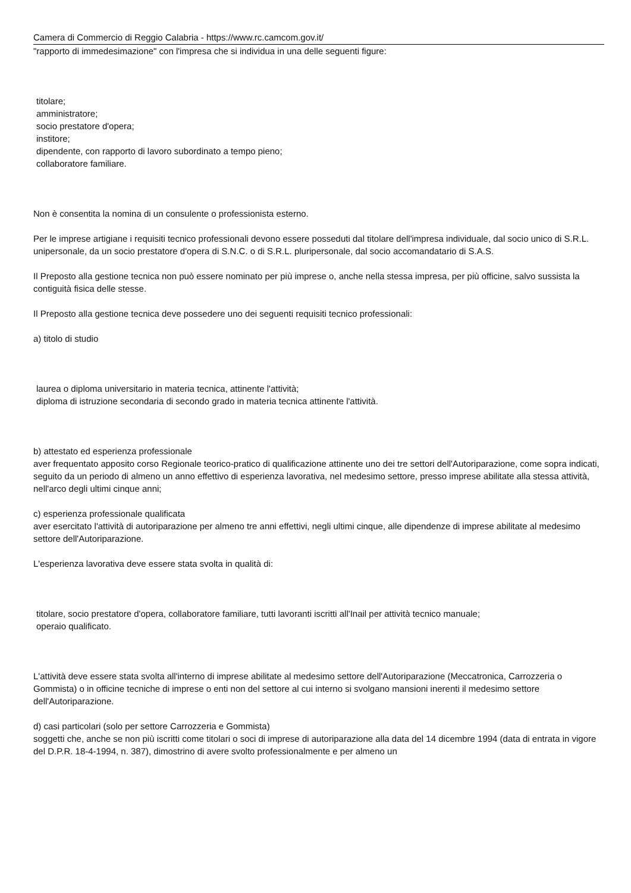Camera di Commercio di Reggio Calabria - https://www.rc.camcom.gov.it/
"rapporto di immedesimazione" con l'impresa che si individua in una delle seguenti figure:
titolare;
amministratore;
socio prestatore d'opera;
institore;
dipendente, con rapporto di lavoro subordinato a tempo pieno;
collaboratore familiare.
Non è consentita la nomina di un consulente o professionista esterno.
Per le imprese artigiane i requisiti tecnico professionali devono essere posseduti dal titolare dell'impresa individuale, dal socio unico di S.R.L. unipersonale, da un socio prestatore d'opera di S.N.C. o di S.R.L. pluripersonale, dal socio accomandatario di S.A.S.
Il Preposto alla gestione tecnica non può essere nominato per più imprese o, anche nella stessa impresa, per più officine, salvo sussista la contiguità fisica delle stesse.
Il Preposto alla gestione tecnica deve possedere uno dei seguenti requisiti tecnico professionali:
a) titolo di studio
laurea o diploma universitario in materia tecnica, attinente l'attività;
diploma di istruzione secondaria di secondo grado in materia tecnica attinente l'attività.
b) attestato ed esperienza professionale
aver frequentato apposito corso Regionale teorico-pratico di qualificazione attinente uno dei tre settori dell'Autoriparazione, come sopra indicati, seguito da un periodo di almeno un anno effettivo di esperienza lavorativa, nel medesimo settore, presso imprese abilitate alla stessa attività, nell'arco degli ultimi cinque anni;
c) esperienza professionale qualificata
aver esercitato l'attività di autoriparazione per almeno tre anni effettivi, negli ultimi cinque, alle dipendenze di imprese abilitate al medesimo settore dell'Autoriparazione.
L'esperienza lavorativa deve essere stata svolta in qualità di:
titolare, socio prestatore d'opera, collaboratore familiare, tutti lavoranti iscritti all'Inail per attività tecnico manuale;
operaio qualificato.
L'attività deve essere stata svolta all'interno di imprese abilitate al medesimo settore dell'Autoriparazione (Meccatronica, Carrozzeria o Gommista) o in officine tecniche di imprese o enti non del settore al cui interno si svolgano mansioni inerenti il medesimo settore dell'Autoriparazione.
d) casi particolari (solo per settore Carrozzeria e Gommista)
soggetti che, anche se non più iscritti come titolari o soci di imprese di autoriparazione alla data del 14 dicembre 1994 (data di entrata in vigore del D.P.R. 18-4-1994, n. 387), dimostrino di avere svolto professionalmente e per almeno un